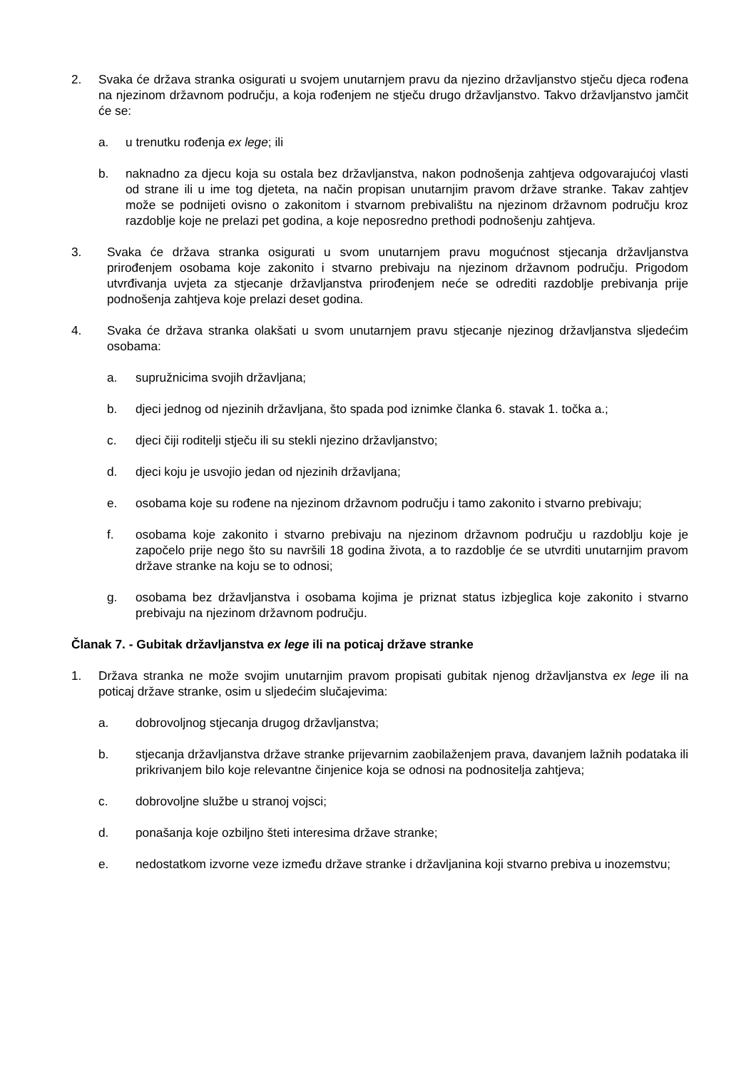2. Svaka će država stranka osigurati u svojem unutarnjem pravu da njezino državljanstvo stječu djeca rođena na njezinom državnom području, a koja rođenjem ne stječu drugo državljanstvo. Takvo državljanstvo jamčit će se:
a. u trenutku rođenja ex lege; ili
b. naknadno za djecu koja su ostala bez državljanstva, nakon podnošenja zahtjeva odgovarajućoj vlasti od strane ili u ime tog djeteta, na način propisan unutarnjim pravom države stranke. Takav zahtjev može se podnijeti ovisno o zakonitom i stvarnom prebivalištu na njezinom državnom području kroz razdoblje koje ne prelazi pet godina, a koje neposredno prethodi podnošenju zahtjeva.
3. Svaka će država stranka osigurati u svom unutarnjem pravu mogućnost stjecanja državljanstva prirođenjem osobama koje zakonito i stvarno prebivaju na njezinom državnom području. Prigodom utvrđivanja uvjeta za stjecanje državljanstva prirođenjem neće se odrediti razdoblje prebivanja prije podnošenja zahtjeva koje prelazi deset godina.
4. Svaka će država stranka olakšati u svom unutarnjem pravu stjecanje njezinog državljanstva sljedećim osobama:
a. supružnicima svojih državljana;
b. djeci jednog od njezinih državljana, što spada pod iznimke članka 6. stavak 1. točka a.;
c. djeci čiji roditelji stječu ili su stekli njezino državljanstvo;
d. djeci koju je usvojio jedan od njezinih državljana;
e. osobama koje su rođene na njezinom državnom području i tamo zakonito i stvarno prebivaju;
f. osobama koje zakonito i stvarno prebivaju na njezinom državnom području u razdoblju koje je započelo prije nego što su navršili 18 godina života, a to razdoblje će se utvrditi unutarnjim pravom države stranke na koju se to odnosi;
g. osobama bez državljanstva i osobama kojima je priznat status izbjeglica koje zakonito i stvarno prebivaju na njezinom državnom području.
Članak 7. - Gubitak državljanstva ex lege ili na poticaj države stranke
1. Država stranka ne može svojim unutarnjim pravom propisati gubitak njenog državljanstva ex lege ili na poticaj države stranke, osim u sljedećim slučajevima:
a. dobrovoljnog stjecanja drugog državljanstva;
b. stjecanja državljanstva države stranke prijevarnim zaobilaženjem prava, davanjem lažnih podataka ili prikrivanjem bilo koje relevantne činjenice koja se odnosi na podnositelja zahtjeva;
c. dobrovoljne službe u stranoj vojsci;
d. ponašanja koje ozbiljno šteti interesima države stranke;
e. nedostatkom izvorne veze između države stranke i državljanina koji stvarno prebiva u inozemstvu;